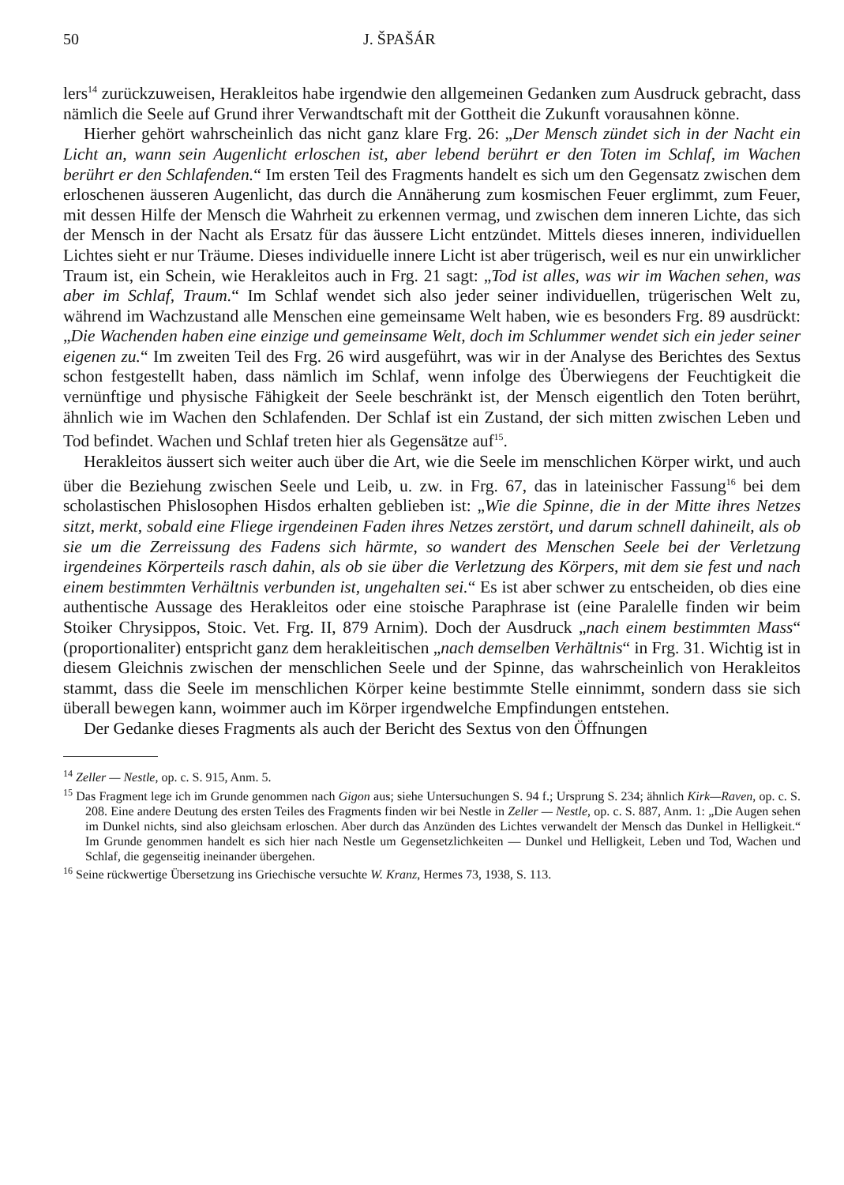50 J. ŠPAŠÁR
lers<sup>14</sup> zurückzuweisen, Herakleitos habe irgendwie den allgemeinen Gedanken zum Ausdruck gebracht, dass nämlich die Seele auf Grund ihrer Verwandtschaft mit der Gottheit die Zukunft vorausahnen könne.
Hierher gehört wahrscheinlich das nicht ganz klare Frg. 26: „Der Mensch zündet sich in der Nacht ein Licht an, wann sein Augenlicht erloschen ist, aber lebend berührt er den Toten im Schlaf, im Wachen berührt er den Schlafenden.“ Im ersten Teil des Fragments handelt es sich um den Gegensatz zwischen dem erloschenen äusseren Augenlicht, das durch die Annäherung zum kosmischen Feuer erglimmt, zum Feuer, mit dessen Hilfe der Mensch die Wahrheit zu erkennen vermag, und zwischen dem inneren Lichte, das sich der Mensch in der Nacht als Ersatz für das äussere Licht entzündet. Mittels dieses inneren, individuellen Lichtes sieht er nur Träume. Dieses individuelle innere Licht ist aber trügerisch, weil es nur ein unwirklicher Traum ist, ein Schein, wie Herakleitos auch in Frg. 21 sagt: „Tod ist alles, was wir im Wachen sehen, was aber im Schlaf, Traum.“ Im Schlaf wendet sich also jeder seiner individuellen, trügerischen Welt zu, während im Wachzustand alle Menschen eine gemeinsame Welt haben, wie es besonders Frg. 89 ausdrückt: „Die Wachenden haben eine einzige und gemeinsame Welt, doch im Schlummer wendet sich ein jeder seiner eigenen zu.“ Im zweiten Teil des Frg. 26 wird ausgeführt, was wir in der Analyse des Berichtes des Sextus schon festgestellt haben, dass nämlich im Schlaf, wenn infolge des Überwiegens der Feuchtigkeit die vernünftige und physische Fähigkeit der Seele beschränkt ist, der Mensch eigentlich den Toten berührt, ähnlich wie im Wachen den Schlafenden. Der Schlaf ist ein Zustand, der sich mitten zwischen Leben und Tod befindet. Wachen und Schlaf treten hier als Gegensätze auf<sup>15</sup>.
Herakleitos äussert sich weiter auch über die Art, wie die Seele im menschlichen Körper wirkt, und auch über die Beziehung zwischen Seele und Leib, u. zw. in Frg. 67, das in lateinischer Fassung<sup>16</sup> bei dem scholastischen Phislosophen Hisdos erhalten geblieben ist: „Wie die Spinne, die in der Mitte ihres Netzes sitzt, merkt, sobald eine Fliege irgendeinen Faden ihres Netzes zerstört, und darum schnell dahineilt, als ob sie um die Zerreissung des Fadens sich härmte, so wandert des Menschen Seele bei der Verletzung irgendeines Körperteils rasch dahin, als ob sie über die Verletzung des Körpers, mit dem sie fest und nach einem bestimmten Verhältnis verbunden ist, ungehalten sei.“ Es ist aber schwer zu entscheiden, ob dies eine authentische Aussage des Herakleitos oder eine stoische Paraphrase ist (eine Paralelle finden wir beim Stoiker Chrysippos, Stoic. Vet. Frg. II, 879 Arnim). Doch der Ausdruck „nach einem bestimmten Mass“ (proportionaliter) entspricht ganz dem herakleitischen „nach demselben Verhältnis“ in Frg. 31. Wichtig ist in diesem Gleichnis zwischen der menschlichen Seele und der Spinne, das wahrscheinlich von Herakleitos stammt, dass die Seele im menschlichen Körper keine bestimmte Stelle einnimmt, sondern dass sie sich überall bewegen kann, woimmer auch im Körper irgendwelche Empfindungen entstehen.
Der Gedanke dieses Fragments als auch der Bericht des Sextus von den Öffnungen
<sup>14</sup> Zeller — Nestle, op. c. S. 915, Anm. 5.
<sup>15</sup> Das Fragment lege ich im Grunde genommen nach Gigon aus; siehe Untersuchungen S. 94 f.; Ursprung S. 234; ähnlich Kirk—Raven, op. c. S. 208. Eine andere Deutung des ersten Teiles des Fragments finden wir bei Nestle in Zeller — Nestle, op. c. S. 887, Anm. 1: „Die Augen sehen im Dunkel nichts, sind also gleichsam erloschen. Aber durch das Anzünden des Lichtes verwandelt der Mensch das Dunkel in Helligkeit.“ Im Grunde genommen handelt es sich hier nach Nestle um Gegensetzlichkeiten — Dunkel und Helligkeit, Leben und Tod, Wachen und Schlaf, die gegenseitig ineinander übergehen.
<sup>16</sup> Seine rückwertige Übersetzung ins Griechische versuchte W. Kranz, Hermes 73, 1938, S. 113.